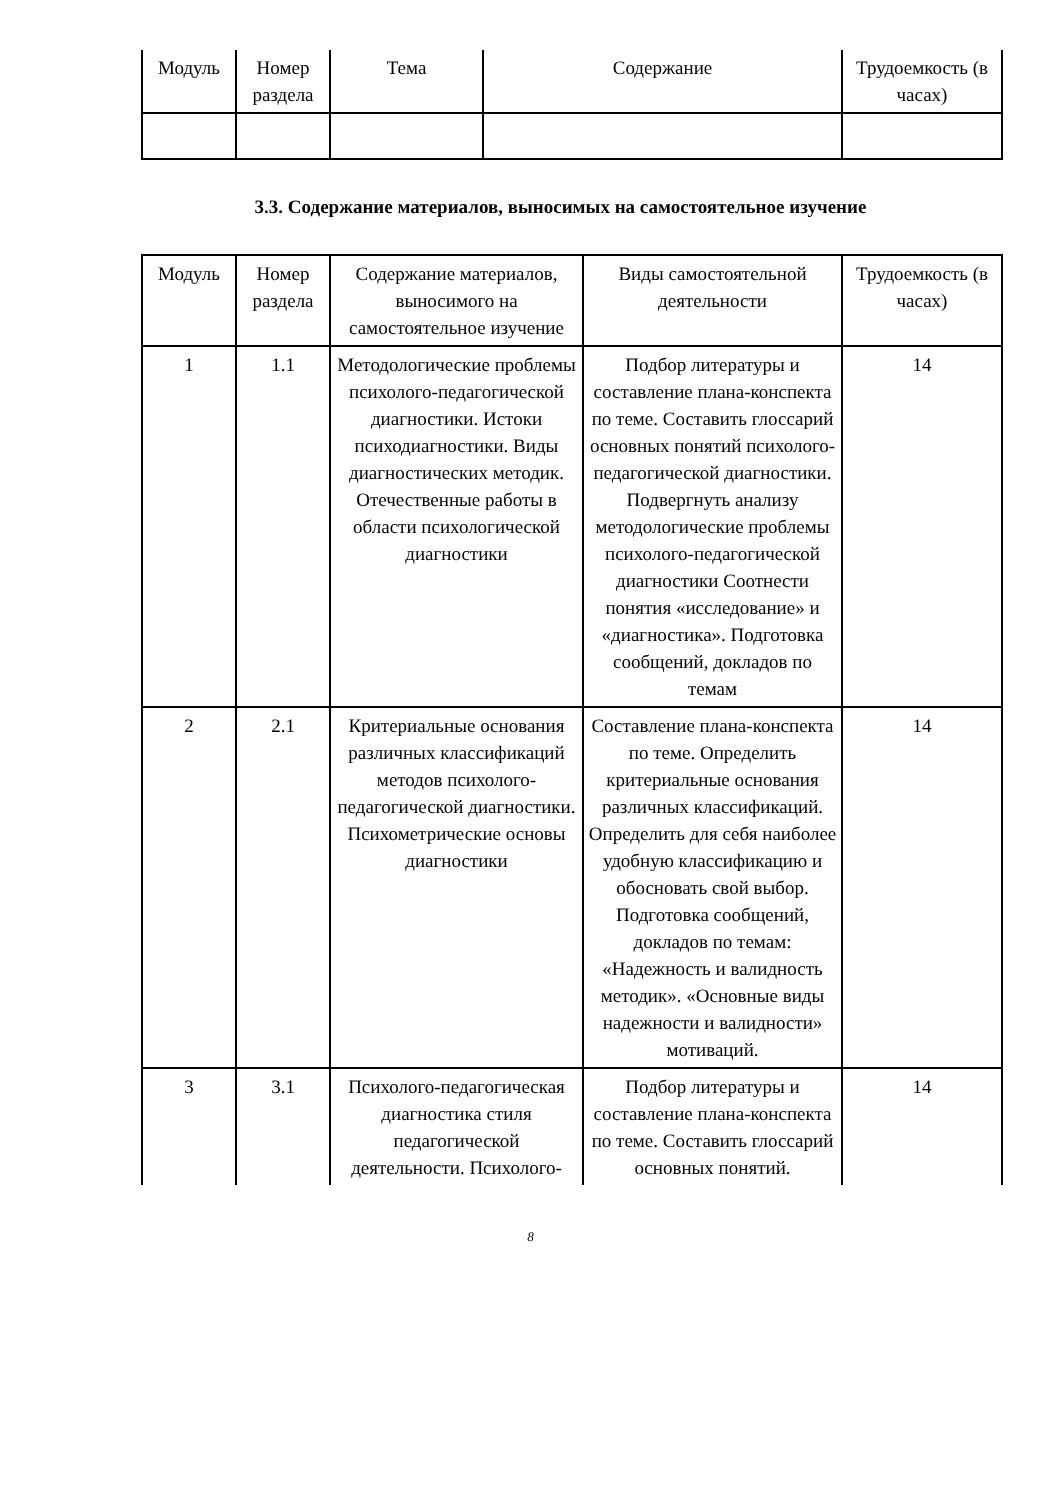| Модуль | Номер раздела | Тема | Содержание | Трудоемкость (в часах) |
| --- | --- | --- | --- | --- |
3.3. Содержание материалов, выносимых на самостоятельное изучение
| Модуль | Номер раздела | Содержание материалов, выносимого на самостоятельное изучение | Виды самостоятельной деятельности | Трудоемкость (в часах) |
| --- | --- | --- | --- | --- |
| 1 | 1.1 | Методологические проблемы психолого-педагогической диагностики. Истоки психодиагностики. Виды диагностических методик. Отечественные работы в области психологической диагностики | Подбор литературы и составление плана-конспекта по теме. Составить глоссарий основных понятий психолого-педагогической диагностики. Подвергнуть анализу методологические проблемы психолого-педагогической диагностики Соотнести понятия «исследование» и «диагностика». Подготовка сообщений, докладов по темам | 14 |
| 2 | 2.1 | Критериальные основания различных классификаций методов психолого-педагогической диагностики. Психометрические основы диагностики | Составление плана-конспекта по теме. Определить критериальные основания различных классификаций. Определить для себя наиболее удобную классификацию и обосновать свой выбор. Подготовка сообщений, докладов по темам: «Надежность и валидность методик». «Основные виды надежности и валидности» мотиваций. | 14 |
| 3 | 3.1 | Психолого-педагогическая диагностика стиля педагогической деятельности. Психолого- | Подбор литературы и составление плана-конспекта по теме. Составить глоссарий основных понятий. | 14 |
8